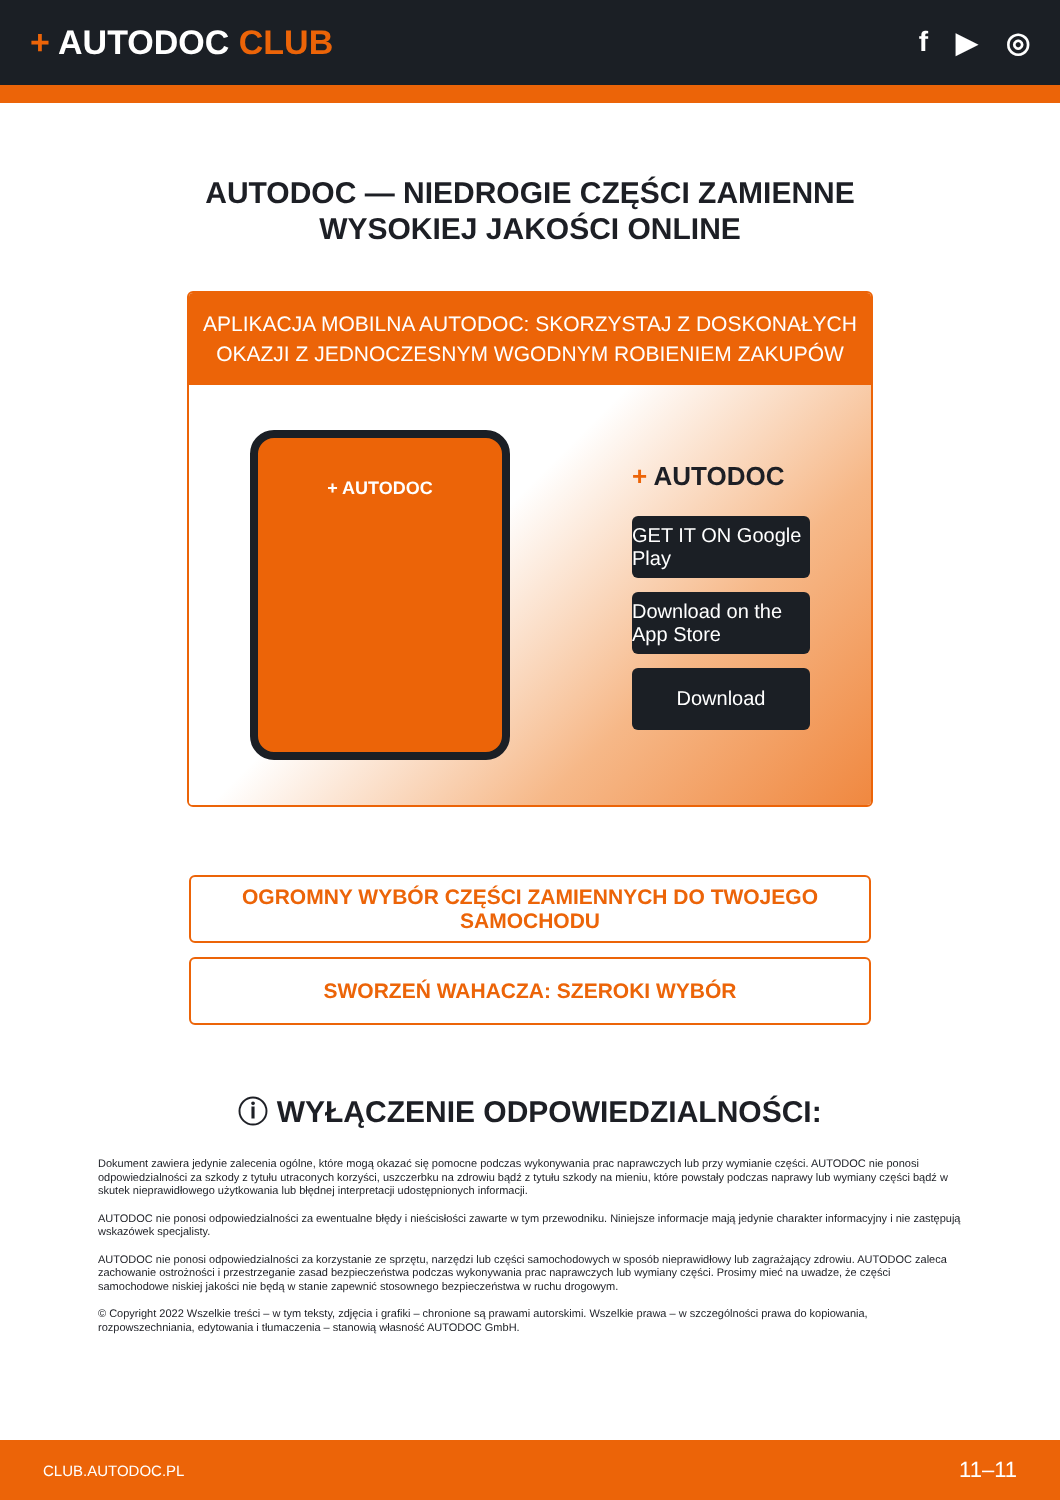+ AUTODOC CLUB
f ▶ ◎
AUTODOC — NIEDROGIE CZĘŚCI ZAMIENNE
WYSOKIEJ JAKOŚCI ONLINE
APLIKACJA MOBILNA AUTODOC: SKORZYSTAJ Z DOSKONAŁYCH OKAZJI Z JEDNOCZESNYM WGODNYM ROBIENIEM ZAKUPÓW
+ AUTODOC
+ AUTODOC
GET IT ON Google Play
Download on the App Store
Download
OGROMNY WYBÓR CZĘŚCI ZAMIENNYCH DO TWOJEGO SAMOCHODU
SWORZEŃ WAHACZA: SZEROKI WYBÓR
ⓘ WYŁĄCZENIE ODPOWIEDZIALNOŚCI:
Dokument zawiera jedynie zalecenia ogólne, które mogą okazać się pomocne podczas wykonywania prac naprawczych lub przy wymianie części. AUTODOC nie ponosi odpowiedzialności za szkody z tytułu utraconych korzyści, uszczerbku na zdrowiu bądź z tytułu szkody na mieniu, które powstały podczas naprawy lub wymiany części bądź w skutek nieprawidłowego użytkowania lub błędnej interpretacji udostępnionych informacji.
AUTODOC nie ponosi odpowiedzialności za ewentualne błędy i nieścisłości zawarte w tym przewodniku. Niniejsze informacje mają jedynie charakter informacyjny i nie zastępują wskazówek specjalisty.
AUTODOC nie ponosi odpowiedzialności za korzystanie ze sprzętu, narzędzi lub części samochodowych w sposób nieprawidłowy lub zagrażający zdrowiu. AUTODOC zaleca zachowanie ostrożności i przestrzeganie zasad bezpieczeństwa podczas wykonywania prac naprawczych lub wymiany części. Prosimy mieć na uwadze, że części samochodowe niskiej jakości nie będą w stanie zapewnić stosownego bezpieczeństwa w ruchu drogowym.
© Copyright 2022 Wszelkie treści – w tym teksty, zdjęcia i grafiki – chronione są prawami autorskimi. Wszelkie prawa – w szczególności prawa do kopiowania, rozpowszechniania, edytowania i tłumaczenia – stanowią własność AUTODOC GmbH.
CLUB.AUTODOC.PL 11–11